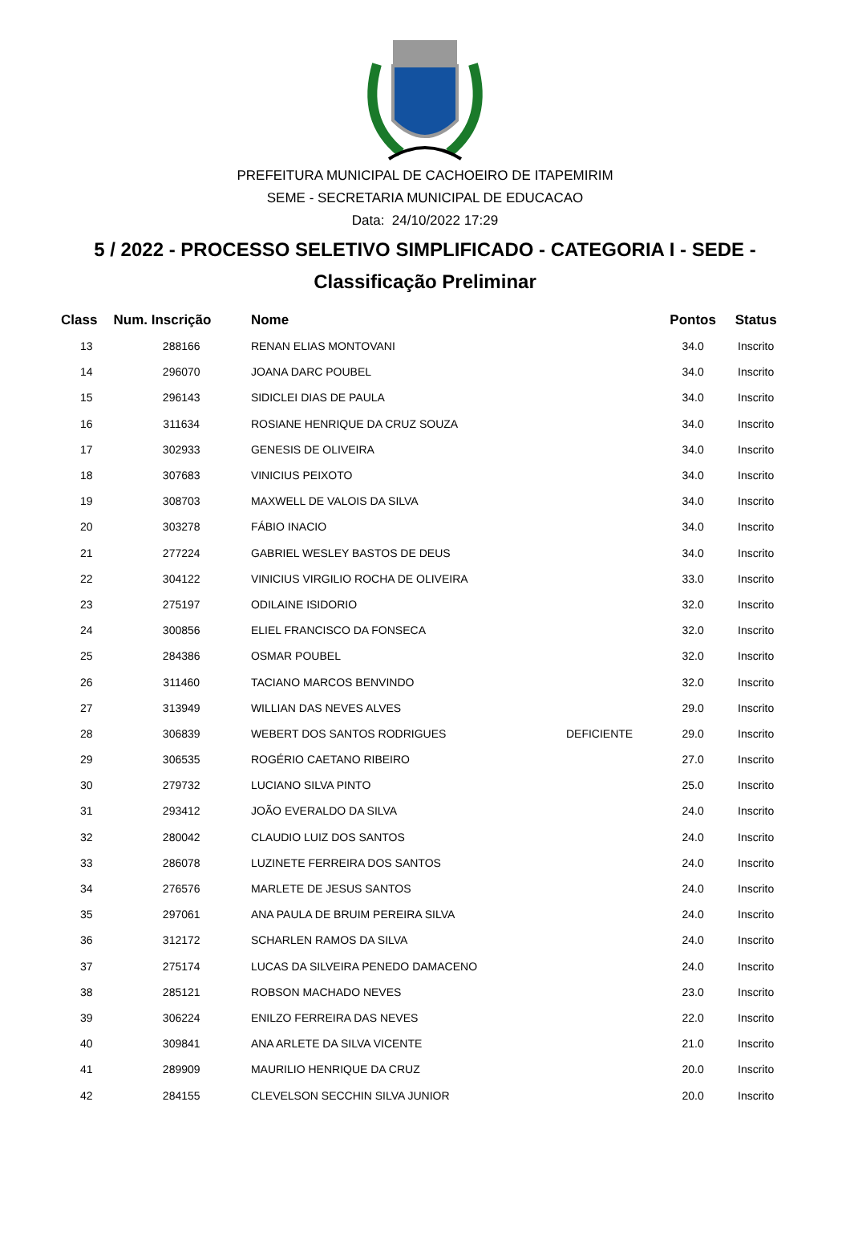PREFEITURA MUNICIPAL DE CACHOEIRO DE ITAPEMIRIM
SEME - SECRETARIA MUNICIPAL DE EDUCACAO
Data: 24/10/2022 17:29
5 / 2022 - PROCESSO SELETIVO SIMPLIFICADO - CATEGORIA I - SEDE -
Classificação Preliminar
| Class | Num. Inscrição | Nome | | Pontos | Status |
| --- | --- | --- | --- | --- | --- |
| 13 | 288166 | RENAN ELIAS MONTOVANI | | 34.0 | Inscrito |
| 14 | 296070 | JOANA DARC POUBEL | | 34.0 | Inscrito |
| 15 | 296143 | SIDICLEI DIAS DE PAULA | | 34.0 | Inscrito |
| 16 | 311634 | ROSIANE HENRIQUE DA CRUZ SOUZA | | 34.0 | Inscrito |
| 17 | 302933 | GENESIS DE OLIVEIRA | | 34.0 | Inscrito |
| 18 | 307683 | VINICIUS PEIXOTO | | 34.0 | Inscrito |
| 19 | 308703 | MAXWELL DE VALOIS DA SILVA | | 34.0 | Inscrito |
| 20 | 303278 | FÁBIO INACIO | | 34.0 | Inscrito |
| 21 | 277224 | GABRIEL WESLEY BASTOS DE DEUS | | 34.0 | Inscrito |
| 22 | 304122 | VINICIUS VIRGILIO ROCHA DE OLIVEIRA | | 33.0 | Inscrito |
| 23 | 275197 | ODILAINE ISIDORIO | | 32.0 | Inscrito |
| 24 | 300856 | ELIEL FRANCISCO DA FONSECA | | 32.0 | Inscrito |
| 25 | 284386 | OSMAR POUBEL | | 32.0 | Inscrito |
| 26 | 311460 | TACIANO MARCOS BENVINDO | | 32.0 | Inscrito |
| 27 | 313949 | WILLIAN DAS NEVES ALVES | | 29.0 | Inscrito |
| 28 | 306839 | WEBERT DOS SANTOS RODRIGUES | DEFICIENTE | 29.0 | Inscrito |
| 29 | 306535 | ROGÉRIO CAETANO RIBEIRO | | 27.0 | Inscrito |
| 30 | 279732 | LUCIANO SILVA PINTO | | 25.0 | Inscrito |
| 31 | 293412 | JOÃO EVERALDO DA SILVA | | 24.0 | Inscrito |
| 32 | 280042 | CLAUDIO LUIZ DOS SANTOS | | 24.0 | Inscrito |
| 33 | 286078 | LUZINETE FERREIRA DOS SANTOS | | 24.0 | Inscrito |
| 34 | 276576 | MARLETE DE JESUS SANTOS | | 24.0 | Inscrito |
| 35 | 297061 | ANA PAULA DE BRUIM PEREIRA SILVA | | 24.0 | Inscrito |
| 36 | 312172 | SCHARLEN RAMOS DA SILVA | | 24.0 | Inscrito |
| 37 | 275174 | LUCAS DA SILVEIRA PENEDO DAMACENO | | 24.0 | Inscrito |
| 38 | 285121 | ROBSON MACHADO NEVES | | 23.0 | Inscrito |
| 39 | 306224 | ENILZO FERREIRA DAS NEVES | | 22.0 | Inscrito |
| 40 | 309841 | ANA ARLETE DA SILVA VICENTE | | 21.0 | Inscrito |
| 41 | 289909 | MAURILIO HENRIQUE DA CRUZ | | 20.0 | Inscrito |
| 42 | 284155 | CLEVELSON SECCHIN SILVA JUNIOR | | 20.0 | Inscrito |